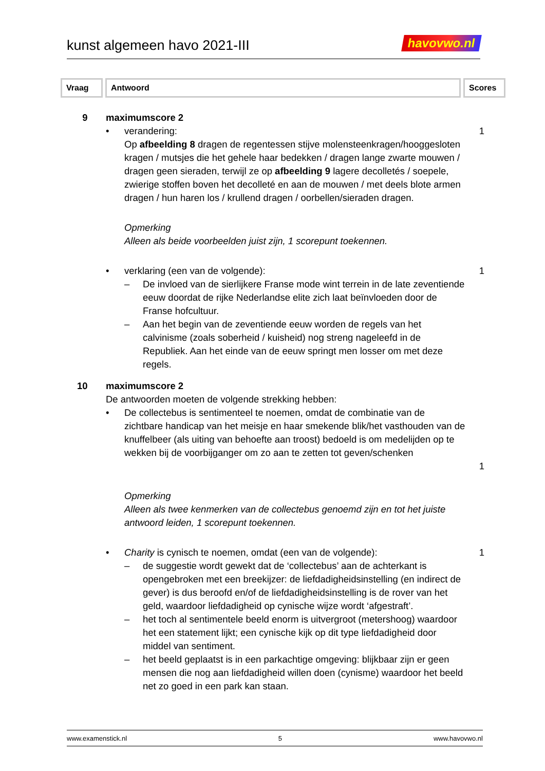kunst algemeen havo 2021-III havovwo.nl
Vraag Antwoord Scores
9 maximumscore 2
• verandering:
Op afbeelding 8 dragen de regentessen stijve molensteenkragen/hooggesloten kragen / mutsjes die het gehele haar bedekken / dragen lange zwarte mouwen / dragen geen sieraden, terwijl ze op afbeelding 9 lagere decolletés / soepele, zwierige stoffen boven het decolleté en aan de mouwen / met deels blote armen dragen / hun haren los / krullend dragen / oorbellen/sieraden dragen.
Opmerking
Alleen als beide voorbeelden juist zijn, 1 scorepunt toekennen.
1
• verklaring (een van de volgende): 1
– De invloed van de sierlijkere Franse mode wint terrein in de late zeventiende eeuw doordat de rijke Nederlandse elite zich laat beïnvloeden door de Franse hofcultuur.
– Aan het begin van de zeventiende eeuw worden de regels van het calvinisme (zoals soberheid / kuisheid) nog streng nageleefd in de Republiek. Aan het einde van de eeuw springt men losser om met deze regels.
10 maximumscore 2
De antwoorden moeten de volgende strekking hebben:
• De collectebus is sentimenteel te noemen, omdat de combinatie van de zichtbare handicap van het meisje en haar smekende blik/het vasthouden van de knuffelbeer (als uiting van behoefte aan troost) bedoeld is om medelijden op te wekken bij de voorbijganger om zo aan te zetten tot geven/schenken
1
Opmerking
Alleen als twee kenmerken van de collectebus genoemd zijn en tot het juiste antwoord leiden, 1 scorepunt toekennen.
• Charity is cynisch te noemen, omdat (een van de volgende): 1
– de suggestie wordt gewekt dat de ‘collectebus’ aan de achterkant is opengebroken met een breekijzer: de liefdadigheidsinstelling (en indirect de gever) is dus beroofd en/of de liefdadigheidsinstelling is de rover van het geld, waardoor liefdadigheid op cynische wijze wordt ‘afgestraft’.
– het toch al sentimentele beeld enorm is uitvergroot (metershoog) waardoor het een statement lijkt; een cynische kijk op dit type liefdadigheid door middel van sentiment.
– het beeld geplaatst is in een parkachtige omgeving: blijkbaar zijn er geen mensen die nog aan liefdadigheid willen doen (cynisme) waardoor het beeld net zo goed in een park kan staan.
www.examenstick.nl 5 www.havovwo.nl